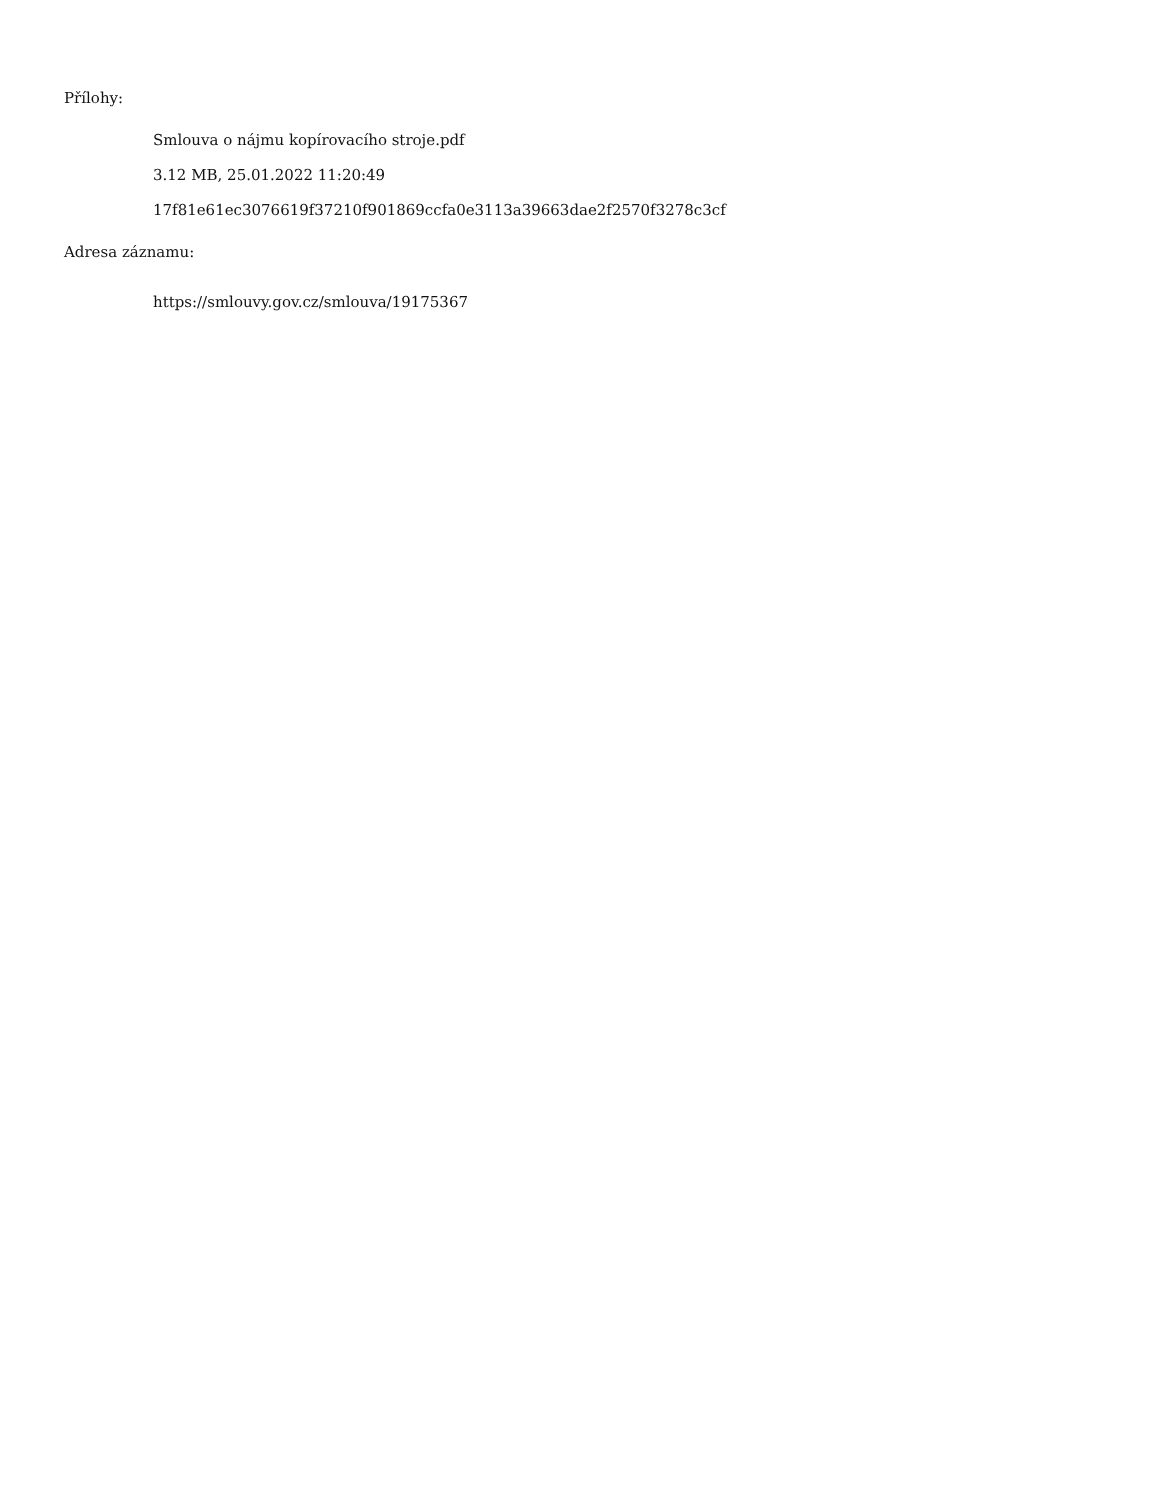Přílohy:
Smlouva o nájmu kopírovacího stroje.pdf
3.12 MB, 25.01.2022 11:20:49
17f81e61ec3076619f37210f901869ccfa0e3113a39663dae2f2570f3278c3cf
Adresa záznamu:
https://smlouvy.gov.cz/smlouva/19175367